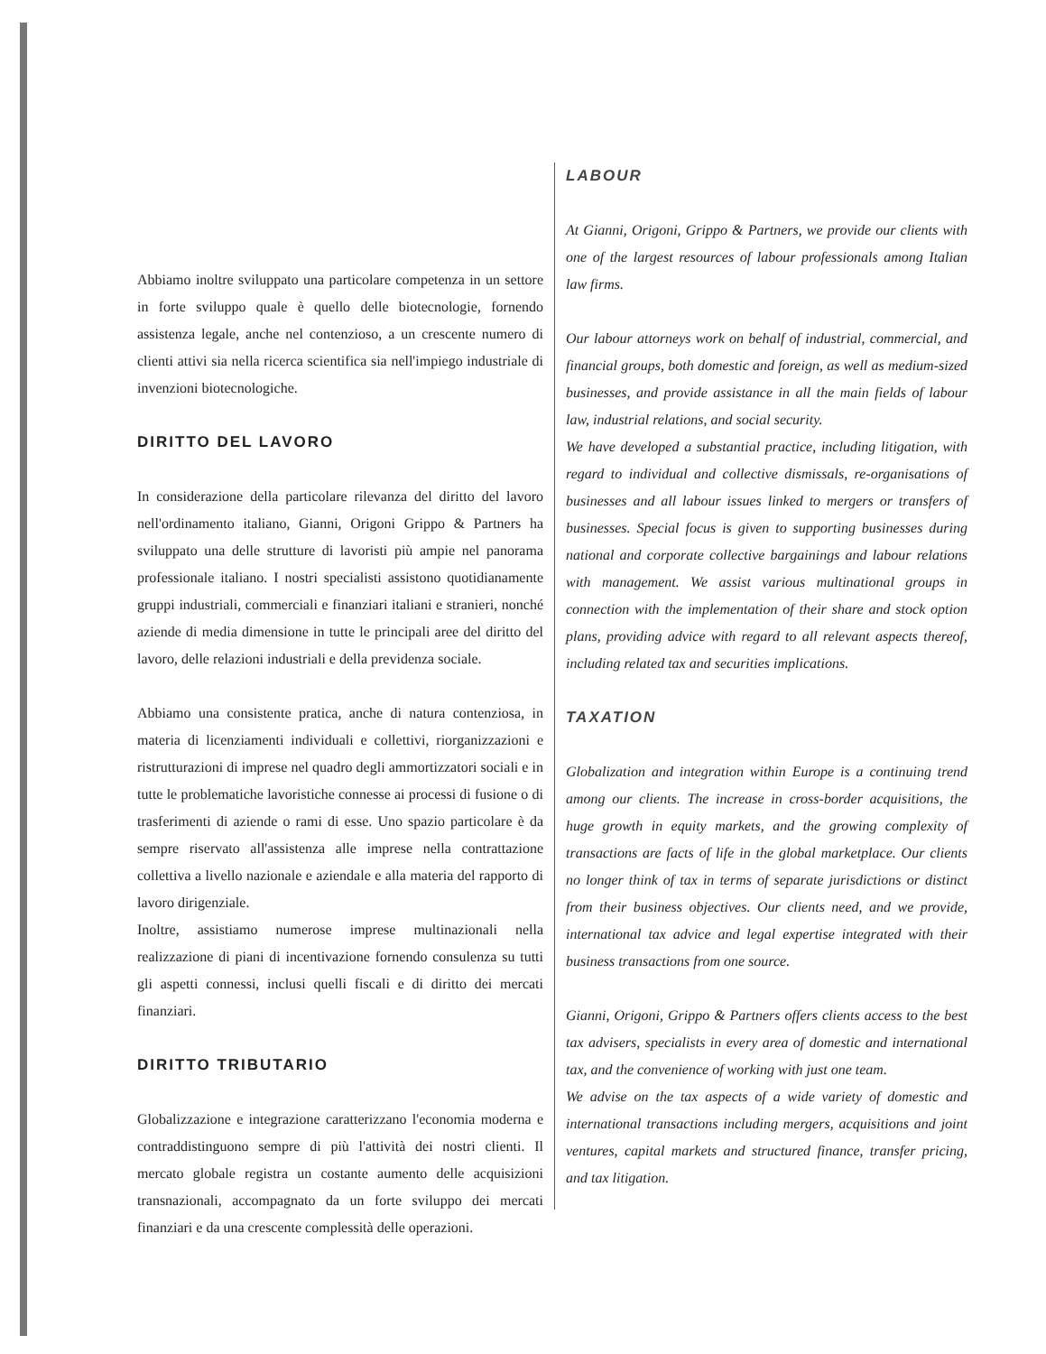Abbiamo inoltre sviluppato una particolare competenza in un settore in forte sviluppo quale è quello delle biotecnologie, fornendo assistenza legale, anche nel contenzioso, a un crescente numero di clienti attivi sia nella ricerca scientifica sia nell'impiego industriale di invenzioni biotecnologiche.
DIRITTO DEL LAVORO
In considerazione della particolare rilevanza del diritto del lavoro nell'ordinamento italiano, Gianni, Origoni Grippo & Partners ha sviluppato una delle strutture di lavoristi più ampie nel panorama professionale italiano. I nostri specialisti assistono quotidianamente gruppi industriali, commerciali e finanziari italiani e stranieri, nonché aziende di media dimensione in tutte le principali aree del diritto del lavoro, delle relazioni industriali e della previdenza sociale.
Abbiamo una consistente pratica, anche di natura contenziosa, in materia di licenziamenti individuali e collettivi, riorganizzazioni e ristrutturazioni di imprese nel quadro degli ammortizzatori sociali e in tutte le problematiche lavoristiche connesse ai processi di fusione o di trasferimenti di aziende o rami di esse. Uno spazio particolare è da sempre riservato all'assistenza alle imprese nella contrattazione collettiva a livello nazionale e aziendale e alla materia del rapporto di lavoro dirigenziale.
Inoltre, assistiamo numerose imprese multinazionali nella realizzazione di piani di incentivazione fornendo consulenza su tutti gli aspetti connessi, inclusi quelli fiscali e di diritto dei mercati finanziari.
DIRITTO TRIBUTARIO
Globalizzazione e integrazione caratterizzano l'economia moderna e contraddistinguono sempre di più l'attività dei nostri clienti. Il mercato globale registra un costante aumento delle acquisizioni transnazionali, accompagnato da un forte sviluppo dei mercati finanziari e da una crescente complessità delle operazioni.
LABOUR
At Gianni, Origoni, Grippo & Partners, we provide our clients with one of the largest resources of labour professionals among Italian law firms.
Our labour attorneys work on behalf of industrial, commercial, and financial groups, both domestic and foreign, as well as medium-sized businesses, and provide assistance in all the main fields of labour law, industrial relations, and social security.
We have developed a substantial practice, including litigation, with regard to individual and collective dismissals, re-organisations of businesses and all labour issues linked to mergers or transfers of businesses. Special focus is given to supporting businesses during national and corporate collective bargainings and labour relations with management. We assist various multinational groups in connection with the implementation of their share and stock option plans, providing advice with regard to all relevant aspects thereof, including related tax and securities implications.
TAXATION
Globalization and integration within Europe is a continuing trend among our clients. The increase in cross-border acquisitions, the huge growth in equity markets, and the growing complexity of transactions are facts of life in the global marketplace. Our clients no longer think of tax in terms of separate jurisdictions or distinct from their business objectives. Our clients need, and we provide, international tax advice and legal expertise integrated with their business transactions from one source.
Gianni, Origoni, Grippo & Partners offers clients access to the best tax advisers, specialists in every area of domestic and international tax, and the convenience of working with just one team.
We advise on the tax aspects of a wide variety of domestic and international transactions including mergers, acquisitions and joint ventures, capital markets and structured finance, transfer pricing, and tax litigation.